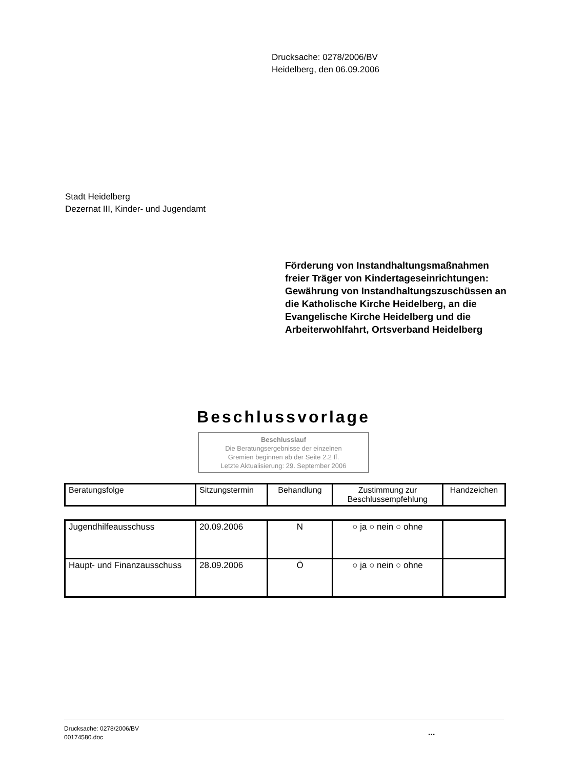Drucksache: 0278/2006/BV
Heidelberg, den 06.09.2006
Stadt Heidelberg
Dezernat III, Kinder- und Jugendamt
Förderung von Instandhaltungsmaßnahmen freier Träger von Kindertageseinrichtungen: Gewährung von Instandhaltungszuschüssen an die Katholische Kirche Heidelberg, an die Evangelische Kirche Heidelberg und die Arbeiterwohlfahrt, Ortsverband Heidelberg
Beschlussvorlage
Beschlusslauf
Die Beratungsergebnisse der einzelnen
Gremien beginnen ab der Seite 2.2 ff.
Letzte Aktualisierung: 29. September 2006
| Beratungsfolge | Sitzungstermin | Behandlung | Zustimmung zur Beschlussempfehlung | Handzeichen |
| --- | --- | --- | --- | --- |
| Jugendhilfeausschuss | 20.09.2006 | N | ○ ja ○ nein ○ ohne | |
| Haupt- und Finanzausschuss | 28.09.2006 | Ö | ○ ja ○ nein ○ ohne | |
Drucksache: 0278/2006/BV
00174580.doc
...